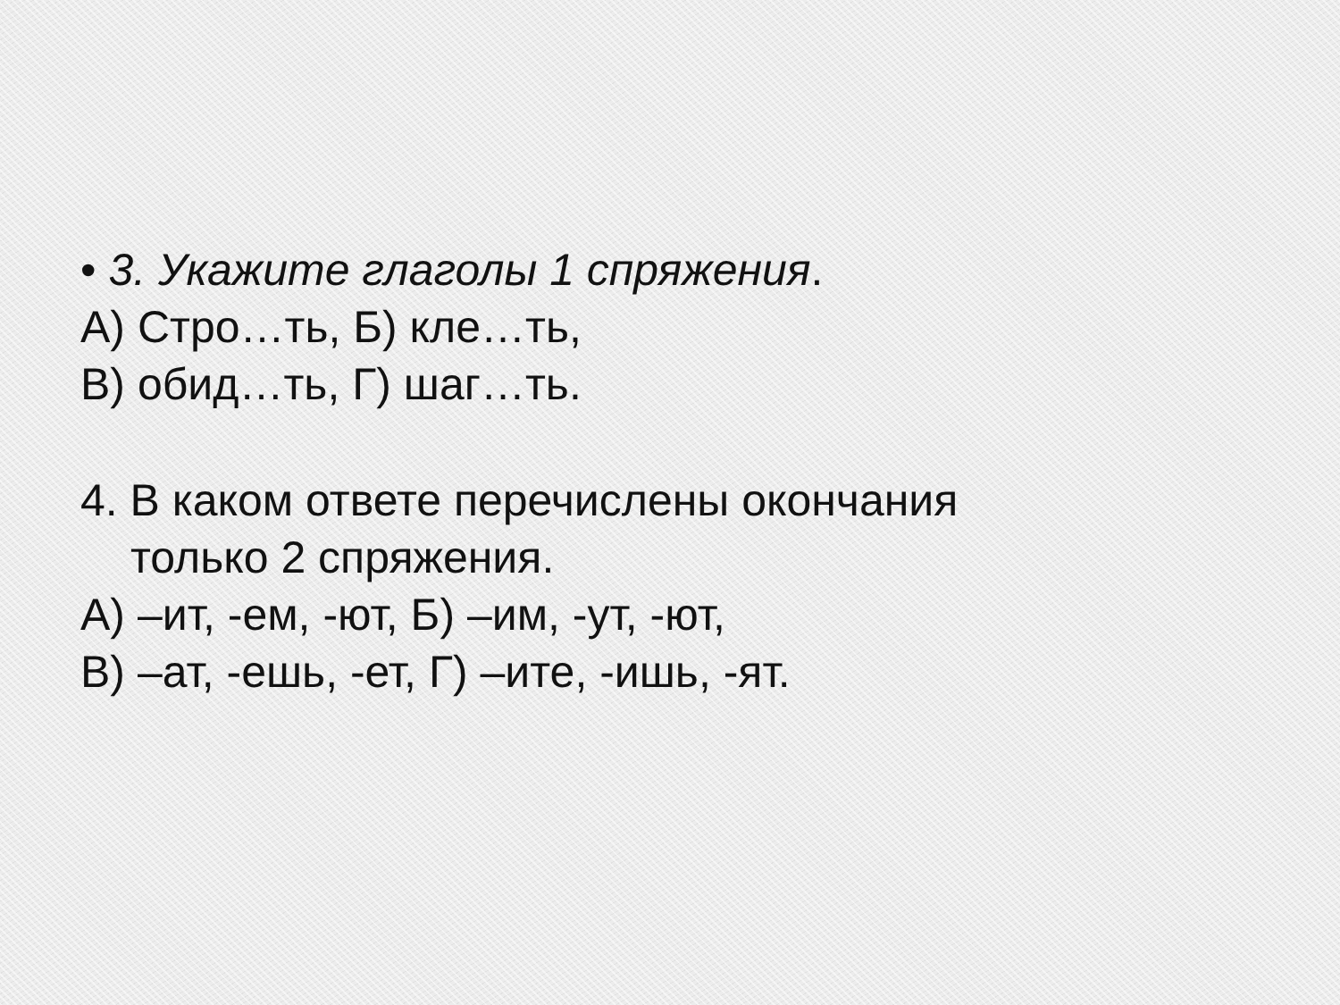• 3. Укажите глаголы 1 спряжения.
А) Стро…ть, Б) кле…ть,
В) обид…ть, Г) шаг…ть.
4. В каком ответе перечислены окончания
только 2 спряжения.
А) –ит, -ем, -ют, Б) –им, -ут, -ют,
В) –ат, -ешь, -ет, Г) –ите, -ишь, -ят.